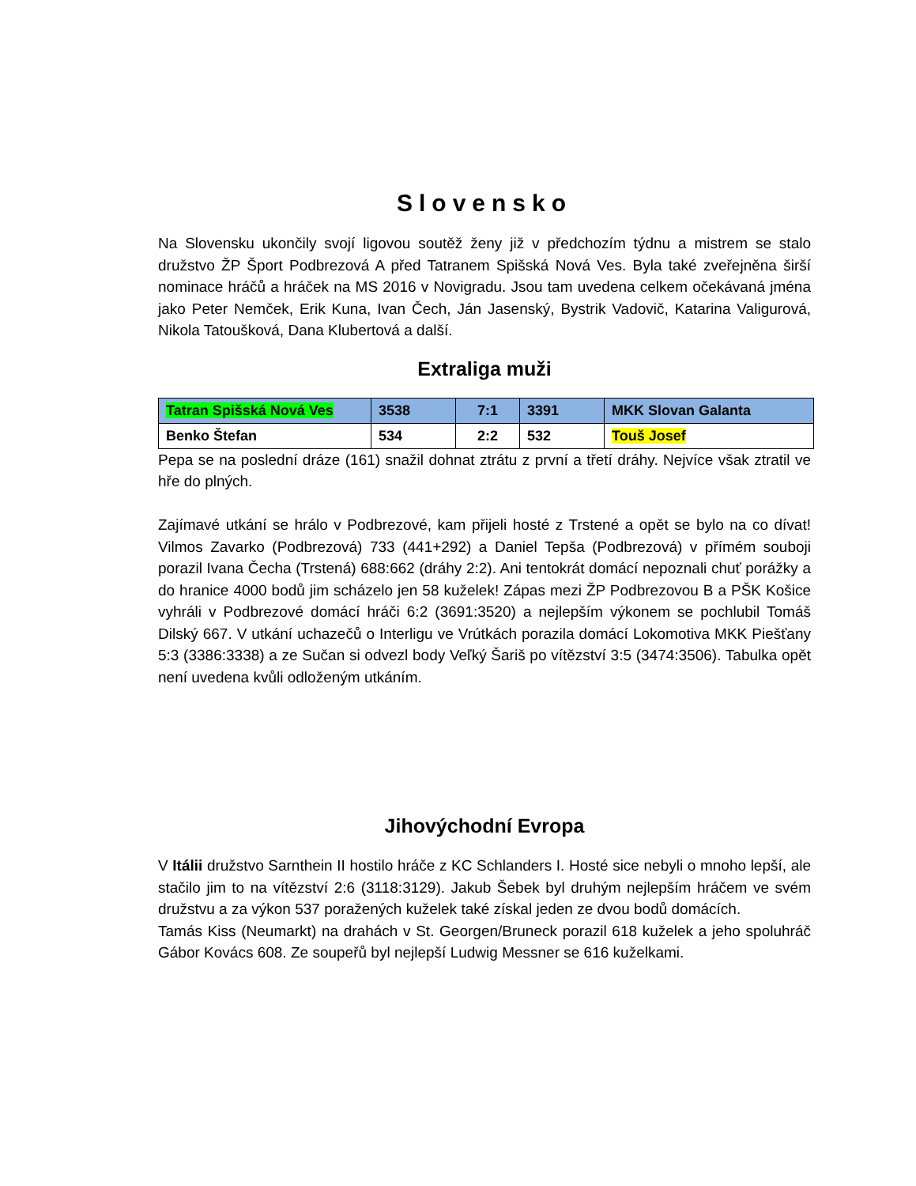Slovensko
Na Slovensku ukončily svojí ligovou soutěž ženy již v předchozím týdnu a mistrem se stalo družstvo ŽP Šport Podbrezová A před Tatranem Spišská Nová Ves. Byla také zveřejněna širší nominace hráčů a hráček na MS 2016 v Novigradu. Jsou tam uvedena celkem očekávaná jména jako Peter Nemček, Erik Kuna, Ivan Čech, Ján Jasenský, Bystrik Vadovič, Katarina Valigurová, Nikola Tatoušková, Dana Klubertová a další.
Extraliga muži
| Tatran Spišská Nová Ves | 3538 | 7:1 | 3391 | MKK Slovan Galanta |
| Benko Štefan | 534 | 2:2 | 532 | Touš Josef |
Pepa se na poslední dráze (161) snažil dohnat ztrátu z první a třetí dráhy. Nejvíce však ztratil ve hře do plných.
Zajímavé utkání se hrálo v Podbrezové, kam přijeli hosté z Trstené a opět se bylo na co dívat! Vilmos Zavarko (Podbrezová) 733 (441+292) a Daniel Tepša (Podbrezová) v přímém souboji porazil Ivana Čecha (Trstená) 688:662 (dráhy 2:2). Ani tentokrát domácí nepoznali chuť porážky a do hranice 4000 bodů jim scházelo jen 58 kuželek! Zápas mezi ŽP Podbrezovou B a PŠK Košice vyhráli v Podbrezové domácí hráči 6:2 (3691:3520) a nejlepším výkonem se pochlubil Tomáš Dilský 667. V utkání uchazečů o Interligu ve Vrútkách porazila domácí Lokomotiva MKK Piešťany 5:3 (3386:3338) a ze Sučan si odvezl body Veľký Šariš po vítězství 3:5 (3474:3506). Tabulka opět není uvedena kvůli odloženým utkáním.
Jihovýchodní Evropa
V Itálii družstvo Sarnthein II hostilo hráče z KC Schlanders I. Hosté sice nebyli o mnoho lepší, ale stačilo jim to na vítězství 2:6 (3118:3129). Jakub Šebek byl druhým nejlepším hráčem ve svém družstvu a za výkon 537 poražených kuželek také získal jeden ze dvou bodů domácích.
Tamás Kiss (Neumarkt) na drahách v St. Georgen/Bruneck porazil 618 kuželek a jeho spoluhráč Gábor Kovács 608. Ze soupeřů byl nejlepší Ludwig Messner se 616 kuželkami.